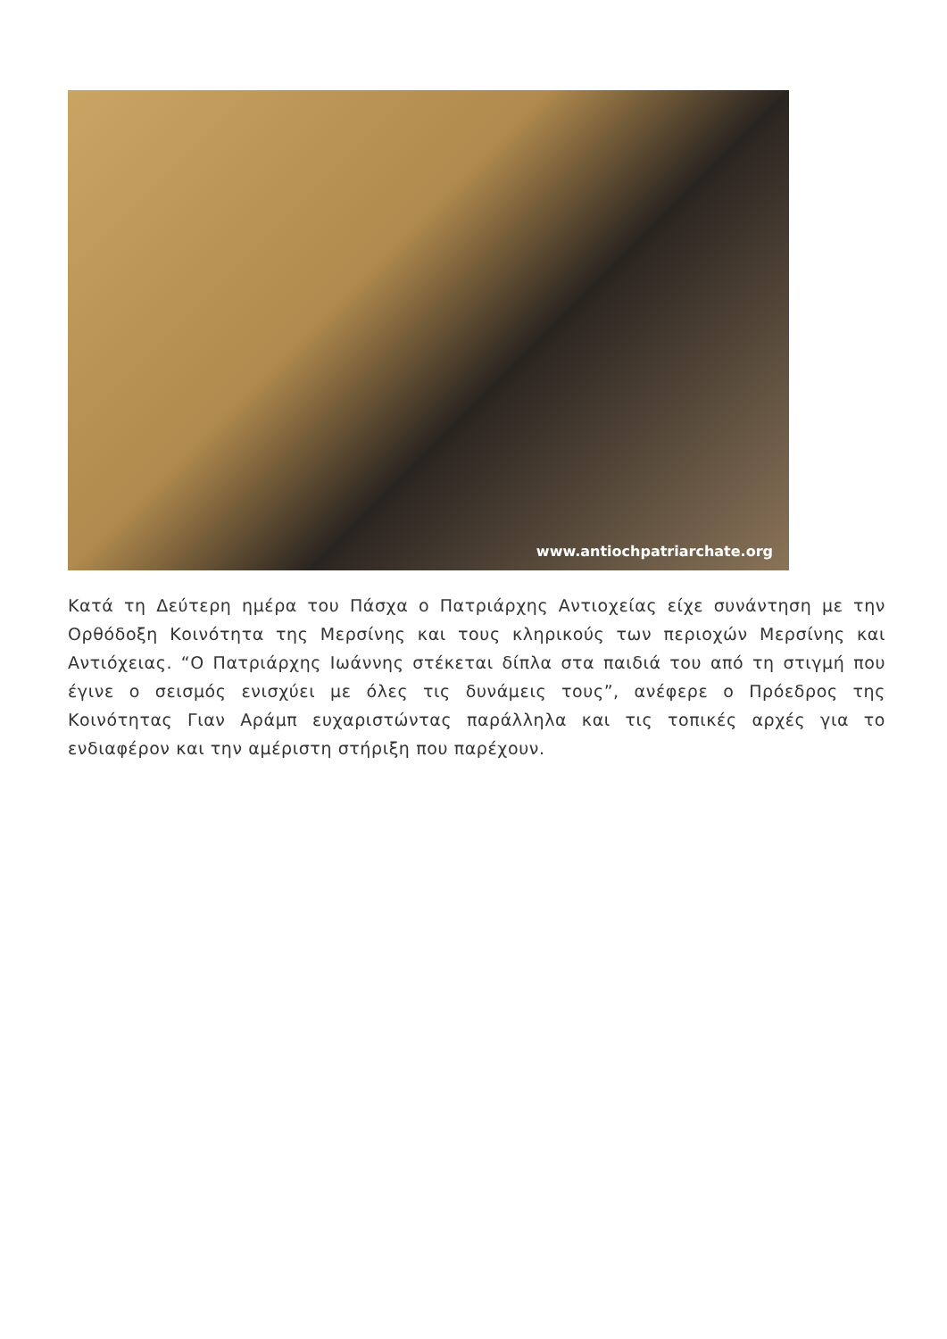www.antiochpatriarchate.org
Κατά τη Δεύτερη ημέρα του Πάσχα ο Πατριάρχης Αντιοχείας είχε συνάντηση με την Ορθόδοξη Κοινότητα της Μερσίνης και τους κληρικούς των περιοχών Μερσίνης και Αντιόχειας. “Ο Πατριάρχης Ιωάννης στέκεται δίπλα στα παιδιά του από τη στιγμή που έγινε ο σεισμός ενισχύει με όλες τις δυνάμεις τους”, ανέφερε ο Πρόεδρος της Κοινότητας Γιαν Αράμπ ευχαριστώντας παράλληλα και τις τοπικές αρχές για το ενδιαφέρον και την αμέριστη στήριξη που παρέχουν.